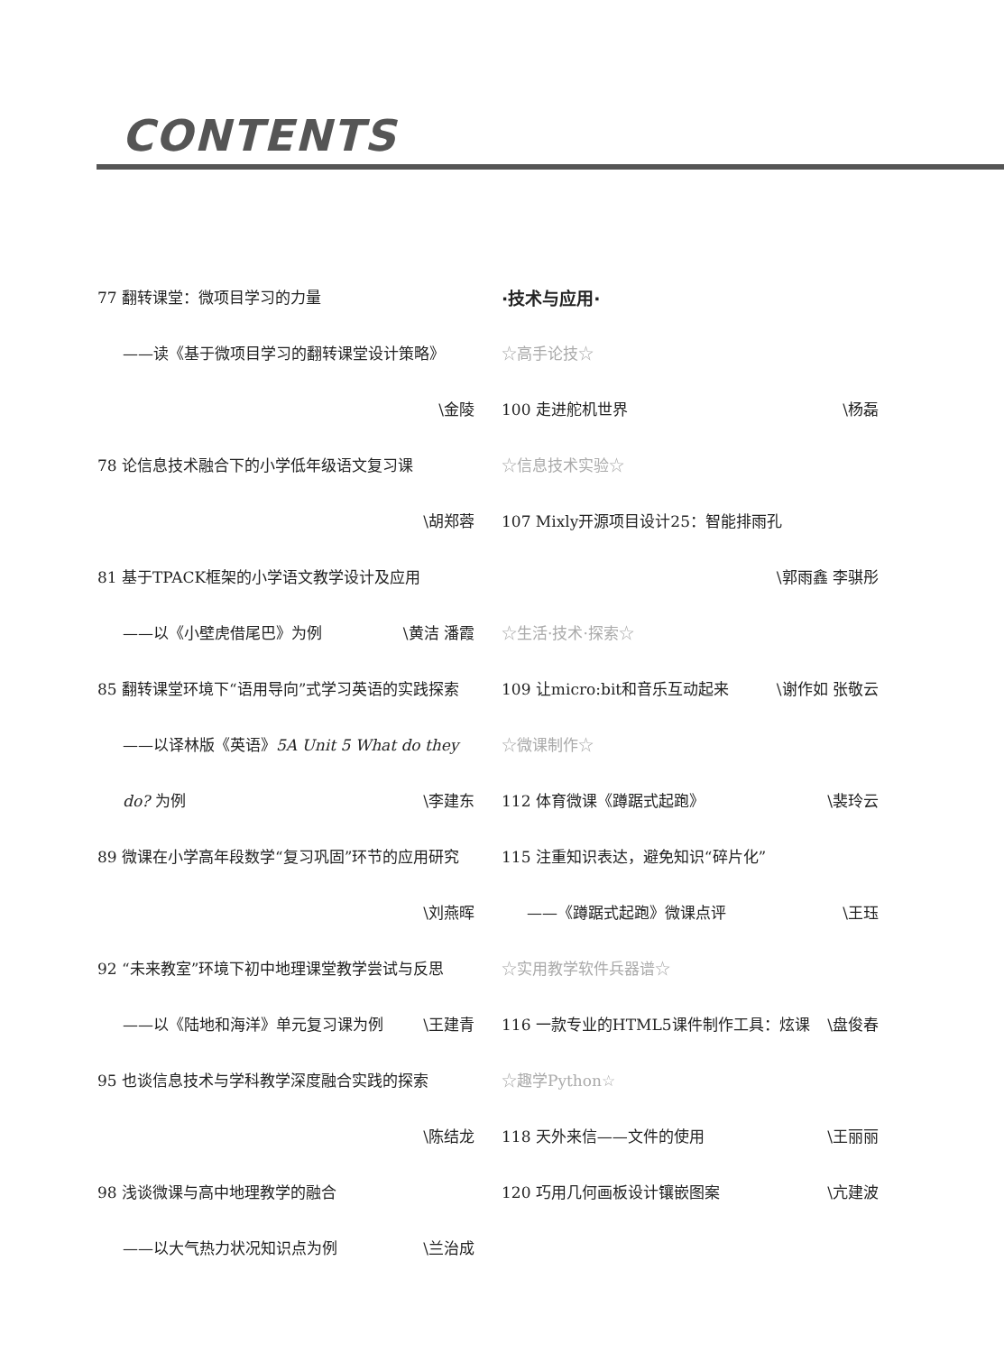CONTENTS
77 翻转课堂：微项目学习的力量
——读《基于微项目学习的翻转课堂设计策略》
\金陵
78 论信息技术融合下的小学低年级语文复习课
\胡郑蓉
81 基于TPACK框架的小学语文教学设计及应用
——以《小壁虎借尾巴》为例 \黄洁 潘霞
85 翻转课堂环境下“语用导向”式学习英语的实践探索
——以译林版《英语》5A Unit 5 What do they
do? 为例 \李建东
89 微课在小学高年段数学“复习巩固”环节的应用研究
\刘燕晖
92 “未来教室”环境下初中地理课堂教学尝试与反思
——以《陆地和海洋》单元复习课为例 \王建青
95 也谈信息技术与学科教学深度融合实践的探索
\陈结龙
98 浅谈微课与高中地理教学的融合
——以大气热力状况知识点为例 \兰治成
·技术与应用·
☆高手论技☆
100 走进舵机世界 \杨磊
☆信息技术实验☆
107 Mixly开源项目设计25：智能排雨孔
\郭雨鑫 李骐彤
☆生活·技术·探索☆
109 让micro:bit和音乐互动起来 \谢作如 张敬云
☆微课制作☆
112 体育微课《蹲踞式起跑》 \裴玲云
115 注重知识表达，避免知识“碎片化”
——《蹲踞式起跑》微课点评 \王珏
☆实用教学软件兵器谱☆
116 一款专业的HTML5课件制作工具：炫课 \盘俊春
☆趣学Python☆
118 天外来信——文件的使用 \王丽丽
120 巧用几何画板设计镶嵌图案 \亢建波